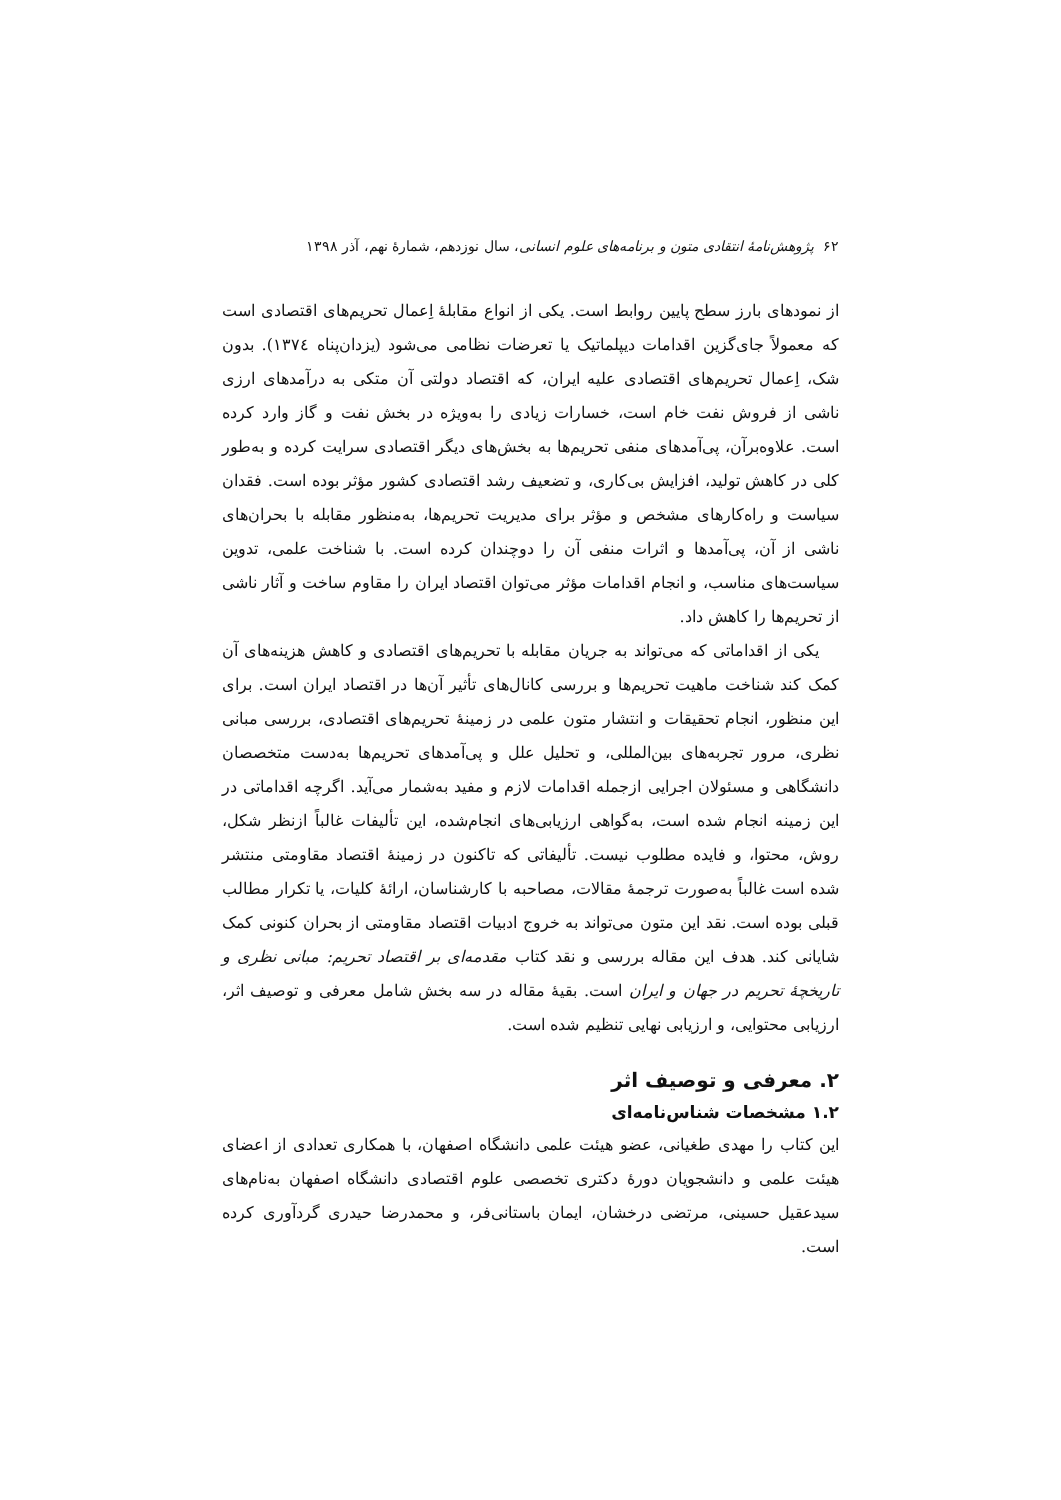۶۲ پژوهش‌نامهٔ انتقادی متون و برنامه‌های علوم انسانی، سال نوزدهم، شمارهٔ نهم، آذر ۱۳۹۸
از نمودهای بارز سطح پایین روابط است. یکی از انواع مقابلهٔ اِعمال تحریم‌های اقتصادی است که معمولاً جای‌گزین اقدامات دیپلماتیک یا تعرضات نظامی می‌شود (یزدان‌پناه ۱۳۷٤). بدون شک، اِعمال تحریم‌های اقتصادی علیه ایران، که اقتصاد دولتی آن متکی به درآمدهای ارزی ناشی از فروش نفت خام است، خسارات زیادی را به‌ویژه در بخش نفت و گاز وارد کرده است. علاوه‌برآن، پی‌آمدهای منفی تحریم‌ها به بخش‌های دیگر اقتصادی سرایت کرده و به‌طور کلی در کاهش تولید، افزایش بی‌کاری، و تضعیف رشد اقتصادی کشور مؤثر بوده است. فقدان سیاست و راه‌کارهای مشخص و مؤثر برای مدیریت تحریم‌ها، به‌منظور مقابله با بحران‌های ناشی از آن، پی‌آمدها و اثرات منفی آن را دوچندان کرده است. با شناخت علمی، تدوین سیاست‌های مناسب، و انجام اقدامات مؤثر می‌توان اقتصاد ایران را مقاوم ساخت و آثار ناشی از تحریم‌ها را کاهش داد.
یکی از اقداماتی که می‌تواند به جریان مقابله با تحریم‌های اقتصادی و کاهش هزینه‌های آن کمک کند شناخت ماهیت تحریم‌ها و بررسی کانال‌های تأثیر آن‌ها در اقتصاد ایران است. برای این منظور، انجام تحقیقات و انتشار متون علمی در زمینهٔ تحریم‌های اقتصادی، بررسی مبانی نظری، مرور تجربه‌های بین‌المللی، و تحلیل علل و پی‌آمدهای تحریم‌ها به‌دست متخصصان دانشگاهی و مسئولان اجرایی ازجمله اقدامات لازم و مفید به‌شمار می‌آید. اگرچه اقداماتی در این زمینه انجام شده است، به‌گواهی ارزیابی‌های انجام‌شده، این تألیفات غالباً ازنظر شکل، روش، محتوا، و فایده مطلوب نیست. تألیفاتی که تاکنون در زمینهٔ اقتصاد مقاومتی منتشر شده است غالباً به‌صورت ترجمهٔ مقالات، مصاحبه با کارشناسان، ارائهٔ کلیات، یا تکرار مطالب قبلی بوده است. نقد این متون می‌تواند به خروج ادبیات اقتصاد مقاومتی از بحران کنونی کمک شایانی کند. هدف این مقاله بررسی و نقد کتاب مقدمه‌ای بر اقتصاد تحریم: مبانی نظری و تاریخچهٔ تحریم در جهان و ایران است. بقیهٔ مقاله در سه بخش شامل معرفی و توصیف اثر، ارزیابی محتوایی، و ارزیابی نهایی تنظیم شده است.
۲. معرفی و توصیف اثر
۱.۲ مشخصات شناس‌نامه‌ای
این کتاب را مهدی طغیانی، عضو هیئت علمی دانشگاه اصفهان، با همکاری تعدادی از اعضای هیئت علمی و دانشجویان دورهٔ دکتری تخصصی علوم اقتصادی دانشگاه اصفهان به‌نام‌های سیدعقیل حسینی، مرتضی درخشان، ایمان باستانی‌فر، و محمدرضا حیدری گردآوری کرده است.